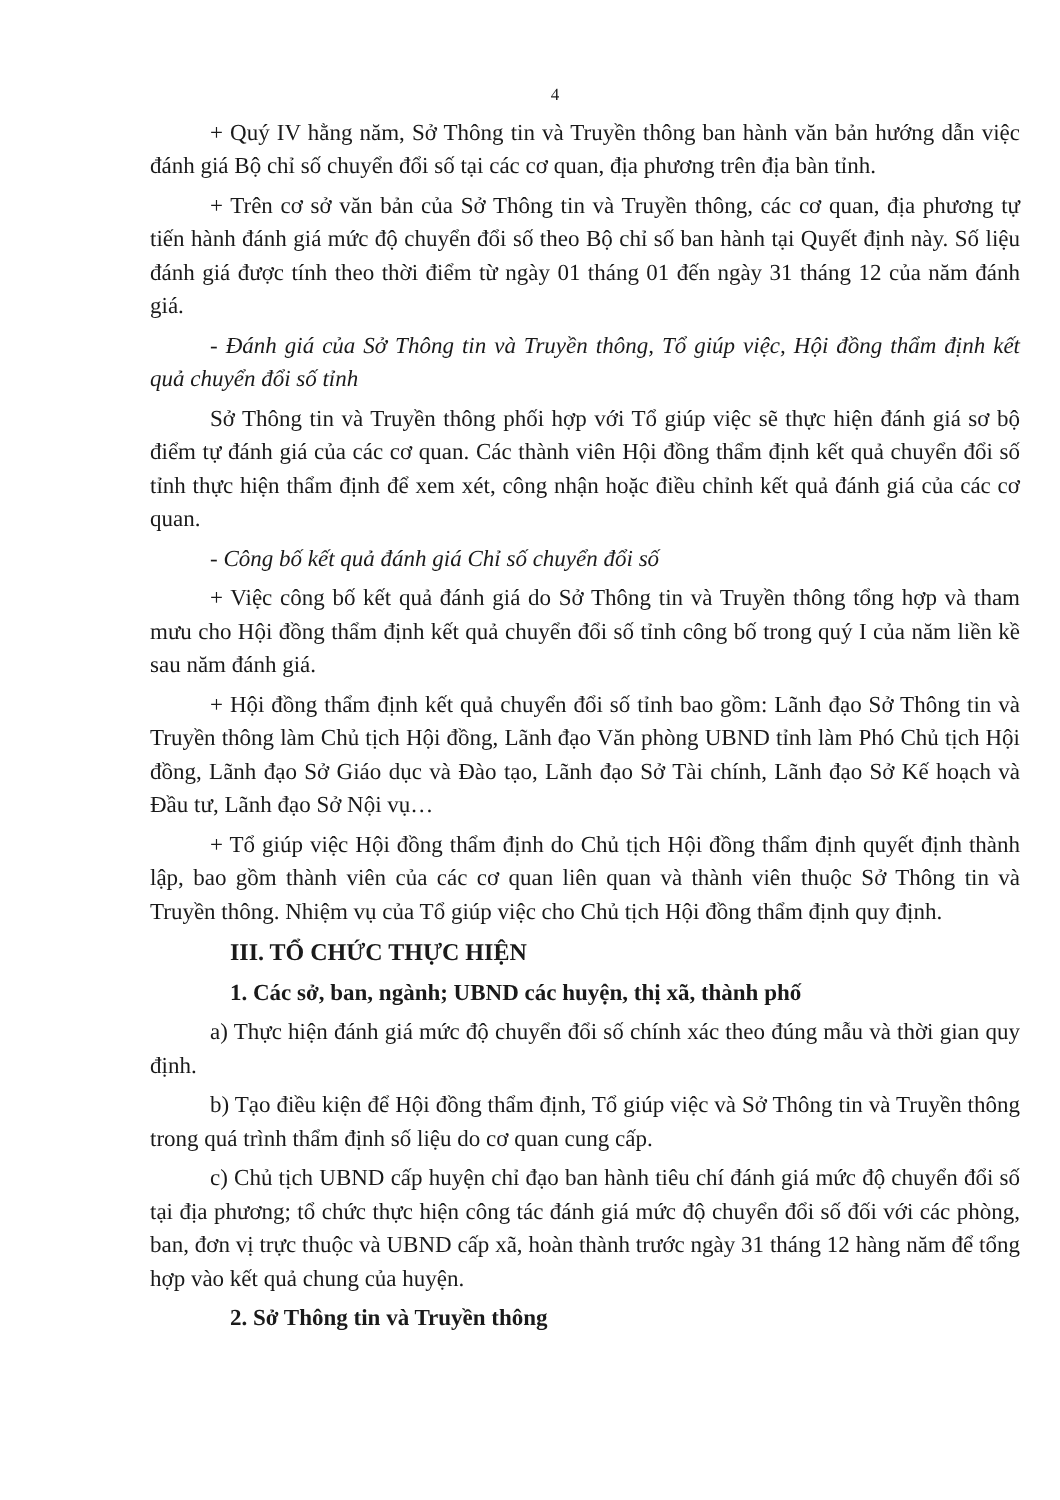4
+ Quý IV hằng năm, Sở Thông tin và Truyền thông ban hành văn bản hướng dẫn việc đánh giá Bộ chỉ số chuyển đổi số tại các cơ quan, địa phương trên địa bàn tỉnh.
+ Trên cơ sở văn bản của Sở Thông tin và Truyền thông, các cơ quan, địa phương tự tiến hành đánh giá mức độ chuyển đổi số theo Bộ chỉ số ban hành tại Quyết định này. Số liệu đánh giá được tính theo thời điểm từ ngày 01 tháng 01 đến ngày 31 tháng 12 của năm đánh giá.
- Đánh giá của Sở Thông tin và Truyền thông, Tổ giúp việc, Hội đồng thẩm định kết quả chuyển đổi số tỉnh
Sở Thông tin và Truyền thông phối hợp với Tổ giúp việc sẽ thực hiện đánh giá sơ bộ điểm tự đánh giá của các cơ quan. Các thành viên Hội đồng thẩm định kết quả chuyển đổi số tỉnh thực hiện thẩm định để xem xét, công nhận hoặc điều chỉnh kết quả đánh giá của các cơ quan.
- Công bố kết quả đánh giá Chỉ số chuyển đổi số
+ Việc công bố kết quả đánh giá do Sở Thông tin và Truyền thông tổng hợp và tham mưu cho Hội đồng thẩm định kết quả chuyển đổi số tỉnh công bố trong quý I của năm liền kề sau năm đánh giá.
+ Hội đồng thẩm định kết quả chuyển đổi số tỉnh bao gồm: Lãnh đạo Sở Thông tin và Truyền thông làm Chủ tịch Hội đồng, Lãnh đạo Văn phòng UBND tỉnh làm Phó Chủ tịch Hội đồng, Lãnh đạo Sở Giáo dục và Đào tạo, Lãnh đạo Sở Tài chính, Lãnh đạo Sở Kế hoạch và Đầu tư, Lãnh đạo Sở Nội vụ…
+ Tổ giúp việc Hội đồng thẩm định do Chủ tịch Hội đồng thẩm định quyết định thành lập, bao gồm thành viên của các cơ quan liên quan và thành viên thuộc Sở Thông tin và Truyền thông. Nhiệm vụ của Tổ giúp việc cho Chủ tịch Hội đồng thẩm định quy định.
III. TỔ CHỨC THỰC HIỆN
1. Các sở, ban, ngành; UBND các huyện, thị xã, thành phố
a) Thực hiện đánh giá mức độ chuyển đổi số chính xác theo đúng mẫu và thời gian quy định.
b) Tạo điều kiện để Hội đồng thẩm định, Tổ giúp việc và Sở Thông tin và Truyền thông trong quá trình thẩm định số liệu do cơ quan cung cấp.
c) Chủ tịch UBND cấp huyện chỉ đạo ban hành tiêu chí đánh giá mức độ chuyển đổi số tại địa phương; tổ chức thực hiện công tác đánh giá mức độ chuyển đổi số đối với các phòng, ban, đơn vị trực thuộc và UBND cấp xã, hoàn thành trước ngày 31 tháng 12 hàng năm để tổng hợp vào kết quả chung của huyện.
2. Sở Thông tin và Truyền thông